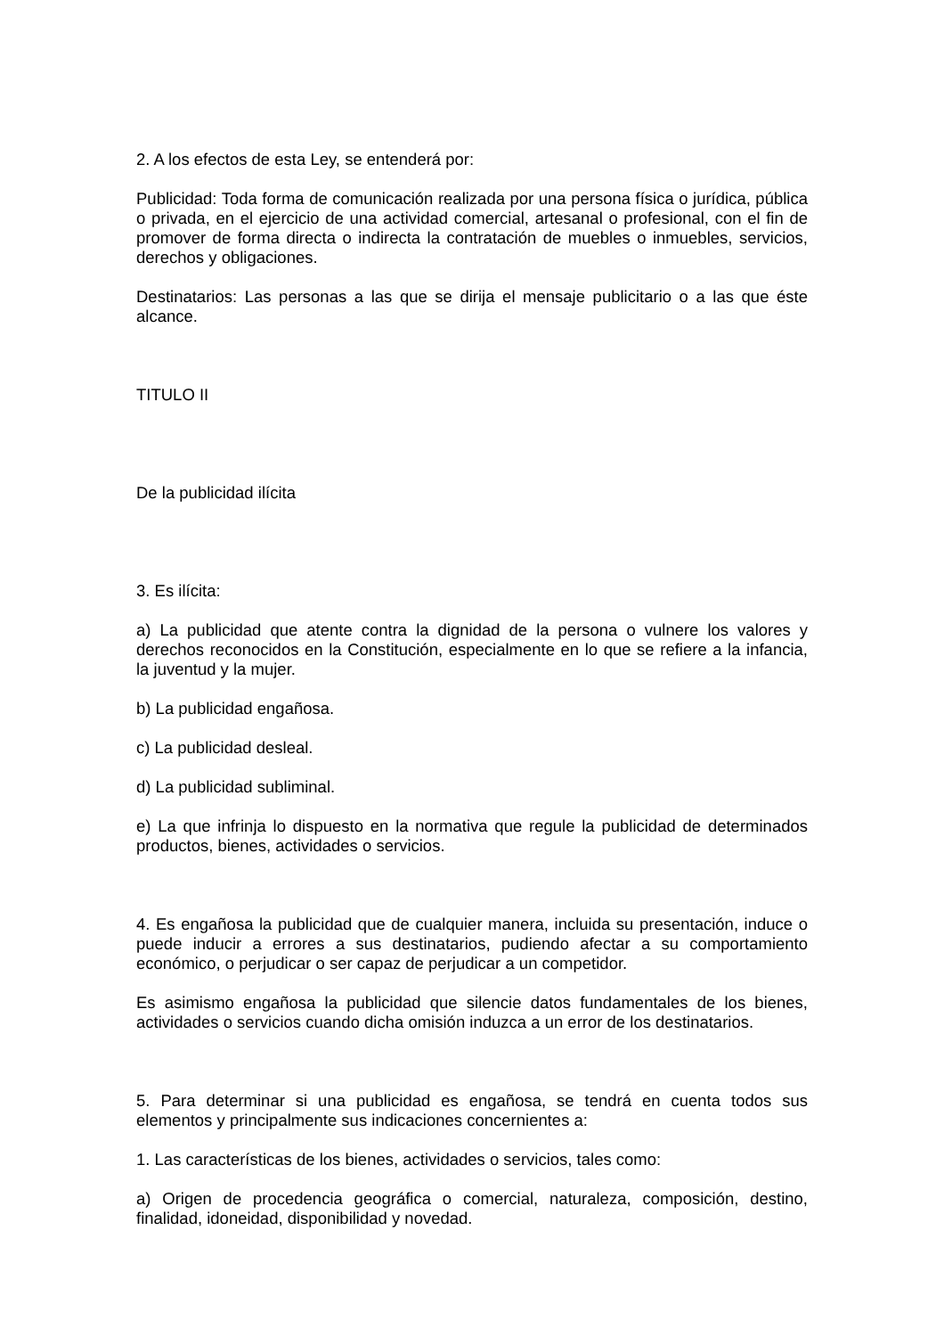2. A los efectos de esta Ley, se entenderá por:
Publicidad: Toda forma de comunicación realizada por una persona física o jurídica, pública o privada, en el ejercicio de una actividad comercial, artesanal o profesional, con el fin de promover de forma directa o indirecta la contratación de muebles o inmuebles, servicios, derechos y obligaciones.
Destinatarios: Las personas a las que se dirija el mensaje publicitario o a las que éste alcance.
TITULO II
De la publicidad ilícita
3. Es ilícita:
a) La publicidad que atente contra la dignidad de la persona o vulnere los valores y derechos reconocidos en la Constitución, especialmente en lo que se refiere a la infancia, la juventud y la mujer.
b) La publicidad engañosa.
c) La publicidad desleal.
d) La publicidad subliminal.
e) La que infrinja lo dispuesto en la normativa que regule la publicidad de determinados productos, bienes, actividades o servicios.
4. Es engañosa la publicidad que de cualquier manera, incluida su presentación, induce o puede inducir a errores a sus destinatarios, pudiendo afectar a su comportamiento económico, o perjudicar o ser capaz de perjudicar a un competidor.
Es asimismo engañosa la publicidad que silencie datos fundamentales de los bienes, actividades o servicios cuando dicha omisión induzca a un error de los destinatarios.
5. Para determinar si una publicidad es engañosa, se tendrá en cuenta todos sus elementos y principalmente sus indicaciones concernientes a:
1. Las características de los bienes, actividades o servicios, tales como:
a) Origen de procedencia geográfica o comercial, naturaleza, composición, destino, finalidad, idoneidad, disponibilidad y novedad.